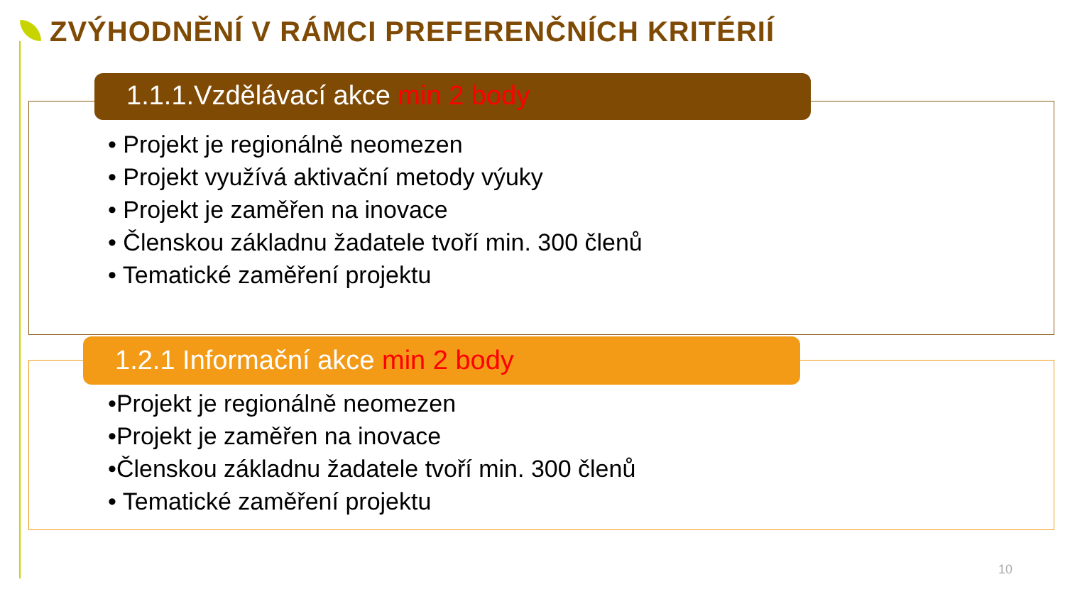ZVÝHODNĚNÍ V RÁMCI PREFERENČNÍCH KRITÉRIÍ
1.1.1.Vzdělávací akce min 2 body
• Projekt je regionálně neomezen
• Projekt využívá aktivační metody výuky
• Projekt je zaměřen na inovace
• Členskou základnu žadatele tvoří min. 300 členů
• Tematické zaměření projektu
1.2.1 Informační akce min 2 body
•Projekt je regionálně neomezen
•Projekt je zaměřen na inovace
•Členskou základnu žadatele tvoří min. 300 členů
• Tematické zaměření projektu
10